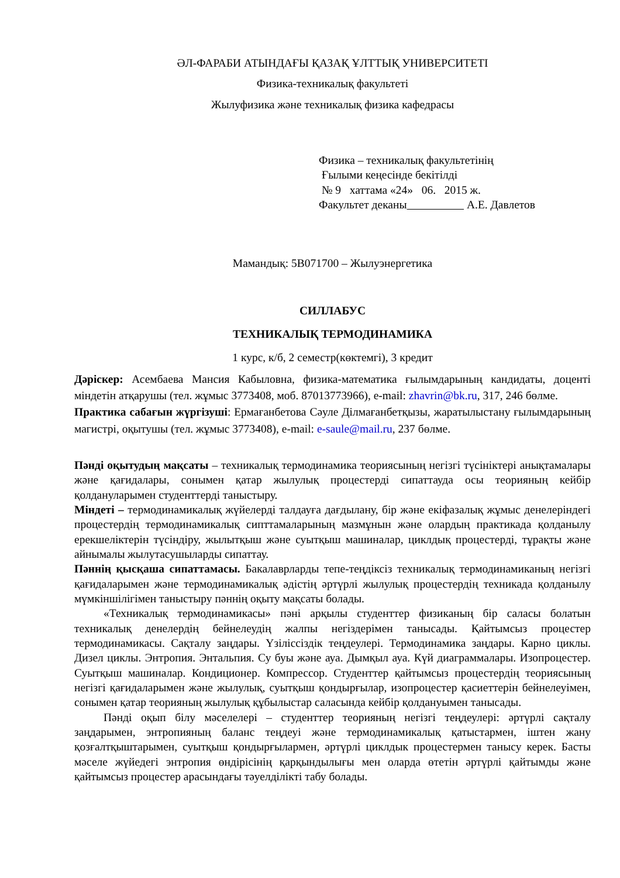ӘЛ-ФАРАБИ АТЫНДАҒЫ ҚАЗАҚ ҰЛТТЫҚ УНИВЕРСИТЕТІ
Физика-техникалық факультеті
Жылуфизика және техникалық физика кафедрасы
Физика – техникалық факультетінің
Ғылыми кеңесінде бекітілді
№ 9 хаттама «24» 06. 2015 ж.
Факультет деканы А.Е. Давлетов
Мамандық: 5В071700 – Жылуэнергетика
СИЛЛАБУС
ТЕХНИКАЛЫҚ ТЕРМОДИНАМИКА
1 курс, к/б, 2 семестр(көктемгі), 3 кредит
Дәріскер: Асембаева Мансия Кабыловна, физика-математика ғылымдарының кандидаты, доценті міндетін атқарушы (тел. жұмыс 3773408, моб. 87013773966), e-mail: zhavrin@bk.ru, 317, 246 бөлме.
Практика сабағын жүргізуші: Ермағанбетова Сәуле Ділмағанбетқызы, жаратылыстану ғылымдарының магистрі, оқытушы (тел. жұмыс 3773408), e-mail: e-saule@mail.ru, 237 бөлме.
Пәнді оқытудың мақсаты – техникалық термодинамика теориясының негізгі түсініктері анықтамалары және қағидалары, сонымен қатар жылулық процестерді сипаттауда осы теорияның кейбір қолдануларымен студенттерді таныстыру.
Міндеті – термодинамикалық жүйелерді талдауға дағдылану, бір және екіфазалық жұмыс денелеріндегі процестердің термодинамикалық сипттамаларының мазмұнын және олардың практикада қолданылу ерекшеліктерін түсіндіру, жылытқыш және суытқыш машиналар, циклдық процестерді, тұрақты және айнымалы жылутасушыларды сипаттау.
Пәннің қысқаша сипаттамасы. Бакалаврларды тепе-теңдіксіз техникалық термодинамиканың негізгі қағидаларымен және термодинамикалық әдістің әртүрлі жылулық процестердің техникада қолданылу мүмкіншілігімен таныстыру пәннің оқыту мақсаты болады.
«Техникалық термодинамикасы» пәні арқылы студенттер физиканың бір саласы болатын техникалық денелердің бейнелеудің жалпы негіздерімен танысады. Қайтымсыз процестер термодинамикасы. Сақталу заңдары. Үзіліссіздік теңдеулері. Термодинамика заңдары. Карно циклы. Дизел циклы. Энтропия. Энтальпия. Су буы және ауа. Дымқыл ауа. Күй диаграммалары. Изопроцестер. Суытқыш машиналар. Кондиционер. Компрессор. Студенттер қайтымсыз процестердің теориясының негізгі қағидаларымен және жылулық, суытқыш қондырғылар, изопроцестер қасиеттерін бейнелеуімен, сонымен қатар теорияның жылулық құбылыстар саласында кейбір қолдануымен танысады.
Пәнді оқып білу мәселелері – студенттер теорияның негізгі теңдеулері: әртүрлі сақталу заңдарымен, энтропияның баланс теңдеуі және термодинамикалық қатыстармен, іштен жану қозғалтқыштарымен, суытқыш қондырғылармен, әртүрлі циклдык процестермен танысу керек. Басты мәселе жүйедегі энтропия өндірісінің қарқындылығы мен оларда өтетін әртүрлі қайтымды және қайтымсыз процестер арасындағы тәуелділікті табу болады.